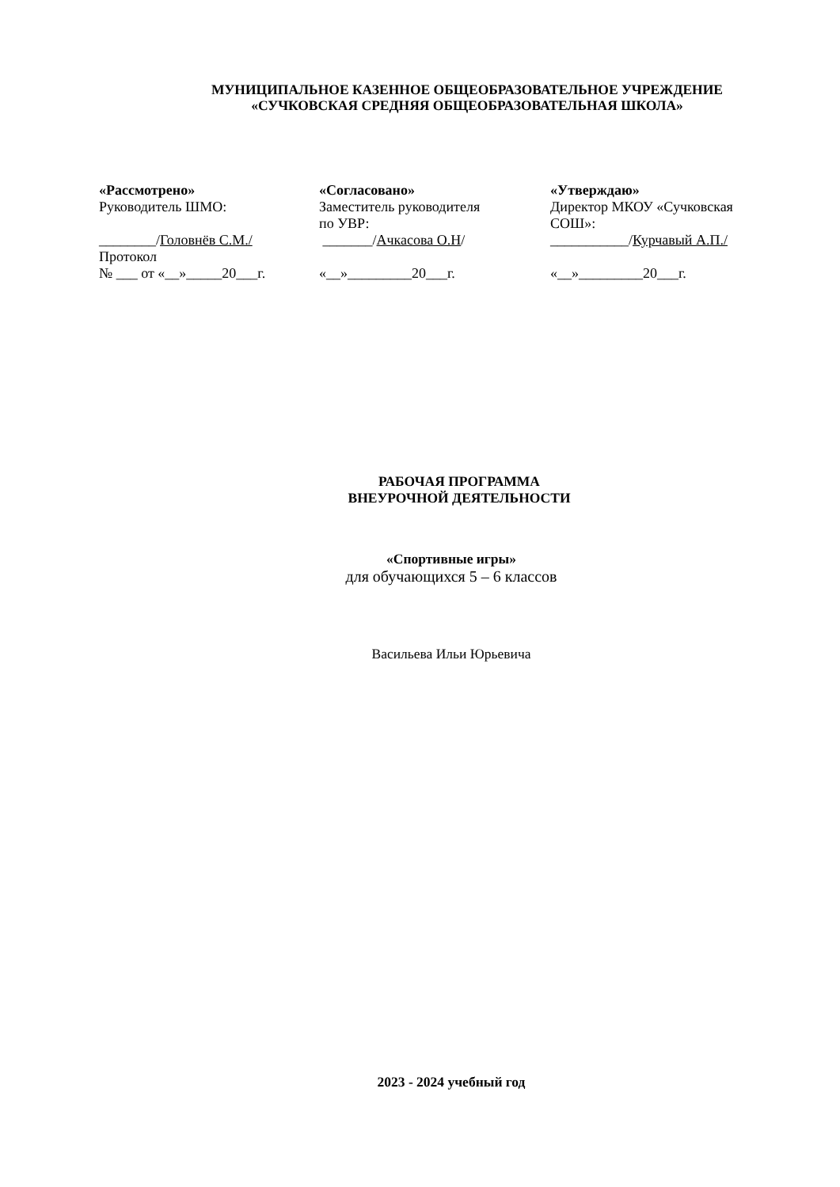МУНИЦИПАЛЬНОЕ КАЗЕННОЕ ОБЩЕОБРАЗОВАТЕЛЬНОЕ УЧРЕЖДЕНИЕ
«СУЧКОВСКАЯ СРЕДНЯЯ ОБЩЕОБРАЗОВАТЕЛЬНАЯ ШКОЛА»
«Рассмотрено»
Руководитель ШМО:
________/Головнёв С.М./
Протокол
№ ___ от «__»_____20___г.
«Согласовано»
Заместитель руководителя
по УВР:
_______/Ачкасова О.Н/
«__»_________20___г.
«Утверждаю»
Директор МКОУ «Сучковская
СОШ»:
___________/Курчавый А.П./
«__»_________20___г.
РАБОЧАЯ ПРОГРАММА
ВНЕУРОЧНОЙ ДЕЯТЕЛЬНОСТИ
«Спортивные игры»
для обучающихся 5 – 6 классов
Васильева Ильи Юрьевича
2023 - 2024 учебный год